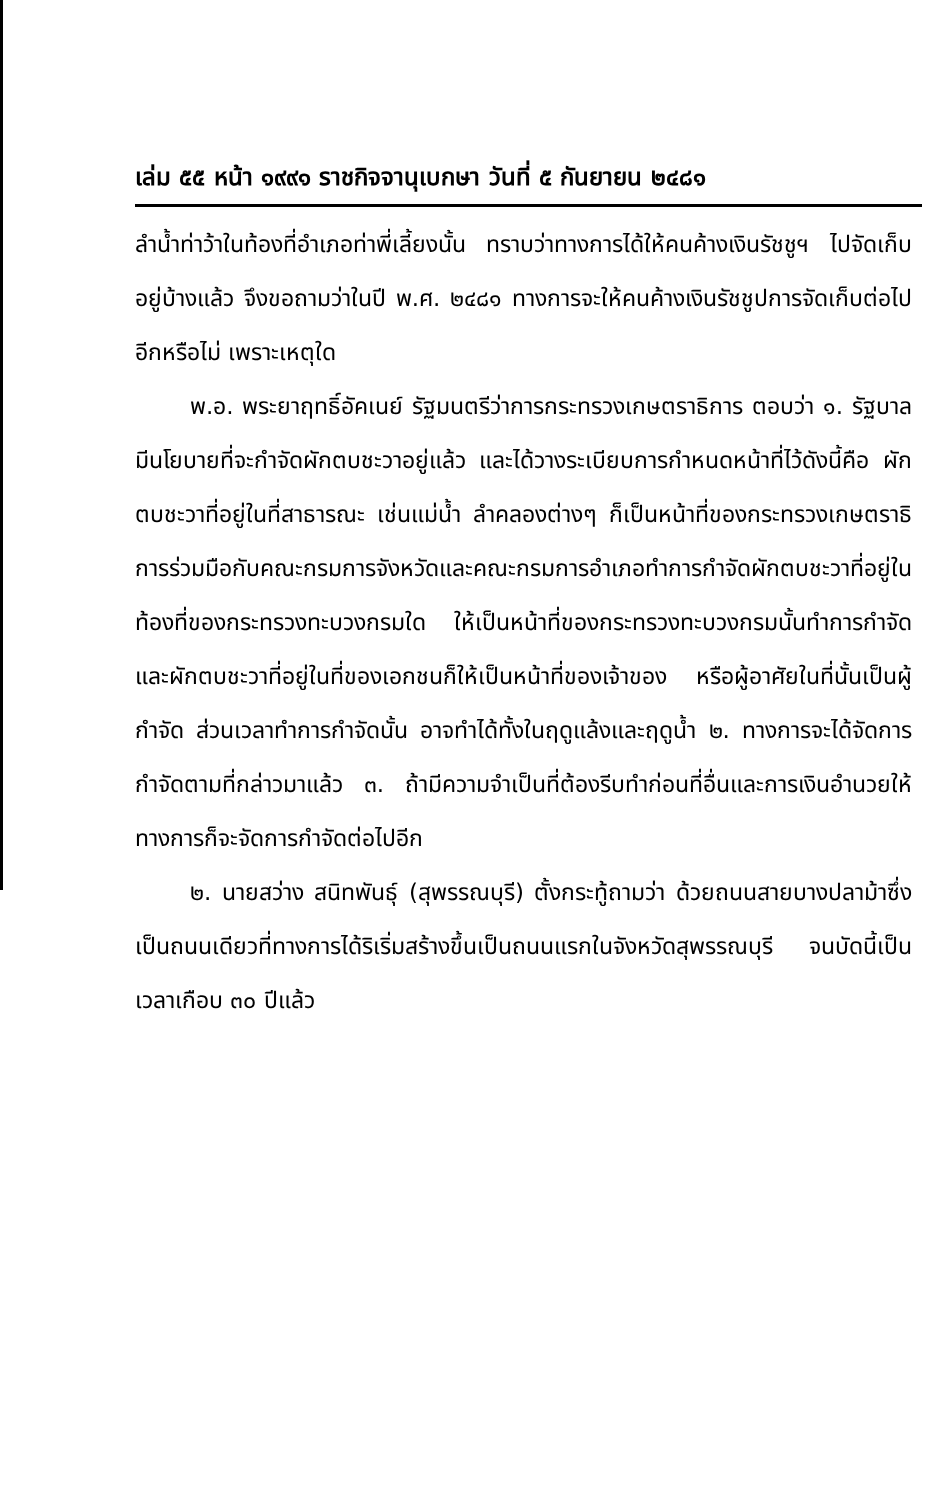เล่ม ๕๕ หน้า ๑๙๙๑ ราชกิจจานุเบกษา วันที่ ๕ กันยายน ๒๔๘๑
ลำน้ำท่าว้าในท้องที่อำเภอท่าพี่เลี้ยงนั้น ทราบว่าทางการได้ให้คนค้างเงินรัชชูฯ ไปจัดเก็บอยู่บ้างแล้ว จึงขอถามว่าในปี พ.ศ. ๒๔๘๑ ทางการจะให้คนค้างเงินรัชชูปการจัดเก็บต่อไปอีกหรือไม่ เพราะเหตุใด
พ.อ. พระยาฤทธิ์อัคเนย์ รัฐมนตรีว่าการกระทรวงเกษตราธิการ ตอบว่า ๑. รัฐบาลมีนโยบายที่จะกำจัดผักตบชะวาอยู่แล้ว และได้วางระเบียบการกำหนดหน้าที่ไว้ดังนี้คือ ผักตบชะวาที่อยู่ในที่สาธารณะ เช่นแม่น้ำ ลำคลองต่างๆ ก็เป็นหน้าที่ของกระทรวงเกษตราธิการร่วมมือกับคณะกรมการจังหวัดและคณะกรมการอำเภอทำการกำจัดผักตบชะวาที่อยู่ในท้องที่ของกระทรวงทะบวงกรมใด ให้เป็นหน้าที่ของกระทรวงทะบวงกรมนั้นทำการกำจัด และผักตบชะวาที่อยู่ในที่ของเอกชนก็ให้เป็นหน้าที่ของเจ้าของ หรือผู้อาศัยในที่นั้นเป็นผู้กำจัด ส่วนเวลาทำการกำจัดนั้น อาจทำได้ทั้งในฤดูแล้งและฤดูน้ำ ๒. ทางการจะได้จัดการกำจัดตามที่กล่าวมาแล้ว ๓. ถ้ามีความจำเป็นที่ต้องรีบทำก่อนที่อื่นและการเงินอำนวยให้ ทางการก็จะจัดการกำจัดต่อไปอีก
๒. นายสว่าง สนิทพันธุ์ (สุพรรณบุรี) ตั้งกระทู้ถามว่า ด้วยถนนสายบางปลาม้าซึ่งเป็นถนนเดียวที่ทางการได้ริเริ่มสร้างขึ้นเป็นถนนแรกในจังหวัดสุพรรณบุรี จนบัดนี้เป็นเวลาเกือบ ๓๐ ปีแล้ว